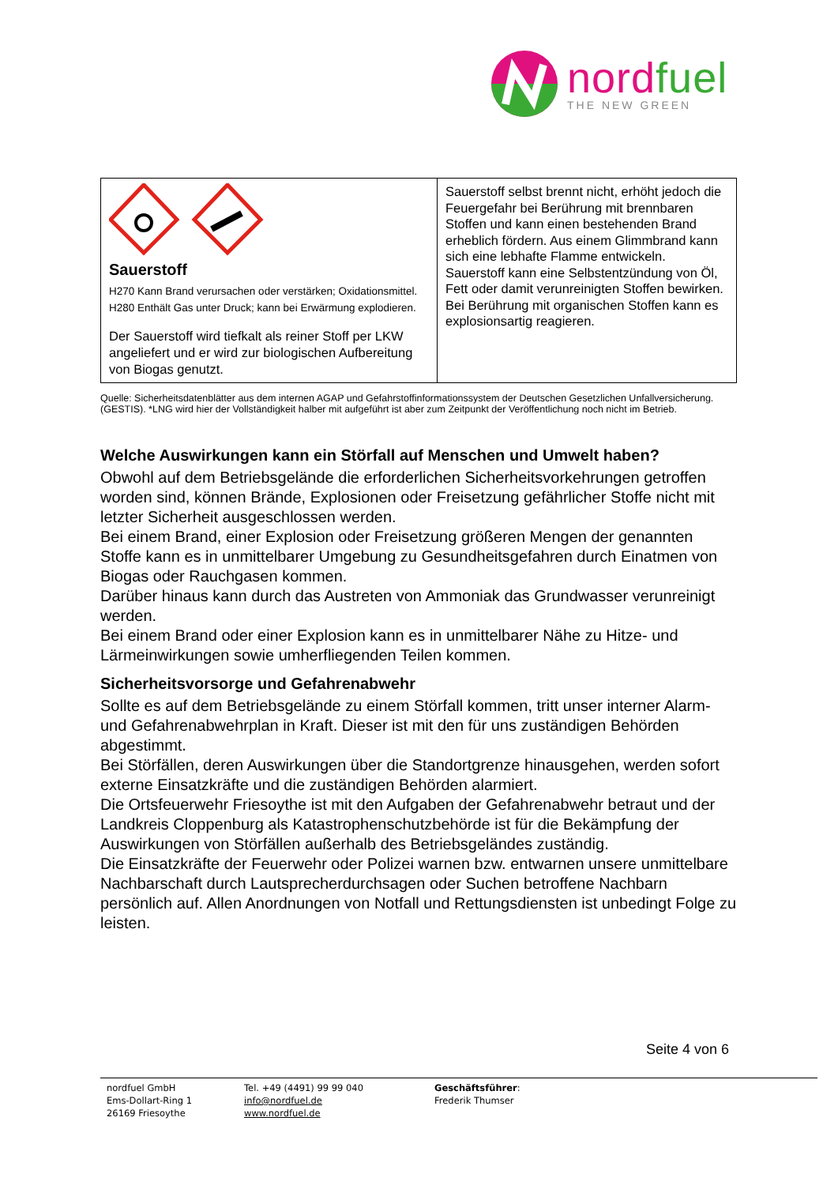nordfuel
THE NEW GREEN
| Sauerstoff H270 Kann Brand verursachen oder verstärken; Oxidationsmittel. H280 Enthält Gas unter Druck; kann bei Erwärmung explodieren. Der Sauerstoff wird tiefkalt als reiner Stoff per LKW angeliefert und er wird zur biologischen Aufbereitung von Biogas genutzt. | Sauerstoff selbst brennt nicht, erhöht jedoch die Feuergefahr bei Berührung mit brennbaren Stoffen und kann einen bestehenden Brand erheblich fördern. Aus einem Glimmbrand kann sich eine lebhafte Flamme entwickeln. Sauerstoff kann eine Selbstentzündung von Öl, Fett oder damit verunreinigten Stoffen bewirken. Bei Berührung mit organischen Stoffen kann es explosionsartig reagieren. |
Quelle: Sicherheitsdatenblätter aus dem internen AGAP und Gefahrstoffinformationssystem der Deutschen Gesetzlichen Unfallversicherung. (GESTIS). *LNG wird hier der Vollständigkeit halber mit aufgeführt ist aber zum Zeitpunkt der Veröffentlichung noch nicht im Betrieb.
Welche Auswirkungen kann ein Störfall auf Menschen und Umwelt haben?
Obwohl auf dem Betriebsgelände die erforderlichen Sicherheitsvorkehrungen getroffen worden sind, können Brände, Explosionen oder Freisetzung gefährlicher Stoffe nicht mit letzter Sicherheit ausgeschlossen werden.
Bei einem Brand, einer Explosion oder Freisetzung größeren Mengen der genannten Stoffe kann es in unmittelbarer Umgebung zu Gesundheitsgefahren durch Einatmen von Biogas oder Rauchgasen kommen.
Darüber hinaus kann durch das Austreten von Ammoniak das Grundwasser verunreinigt werden.
Bei einem Brand oder einer Explosion kann es in unmittelbarer Nähe zu Hitze- und Lärmeinwirkungen sowie umherfliegenden Teilen kommen.
Sicherheitsvorsorge und Gefahrenabwehr
Sollte es auf dem Betriebsgelände zu einem Störfall kommen, tritt unser interner Alarm- und Gefahrenabwehrplan in Kraft. Dieser ist mit den für uns zuständigen Behörden abgestimmt.
Bei Störfällen, deren Auswirkungen über die Standortgrenze hinausgehen, werden sofort externe Einsatzkräfte und die zuständigen Behörden alarmiert.
Die Ortsfeuerwehr Friesoythe ist mit den Aufgaben der Gefahrenabwehr betraut und der Landkreis Cloppenburg als Katastrophenschutzbehörde ist für die Bekämpfung der Auswirkungen von Störfällen außerhalb des Betriebsgeländes zuständig.
Die Einsatzkräfte der Feuerwehr oder Polizei warnen bzw. entwarnen unsere unmittelbare Nachbarschaft durch Lautsprecherdurchsagen oder Suchen betroffene Nachbarn persönlich auf. Allen Anordnungen von Notfall und Rettungsdiensten ist unbedingt Folge zu leisten.
Seite 4 von 6
nordfuel GmbH
Ems-Dollart-Ring 1
26169 Friesoythe
Tel. +49 (4491) 99 99 040
info@nordfuel.de
www.nordfuel.de
Geschäftsführer:
Frederik Thumser